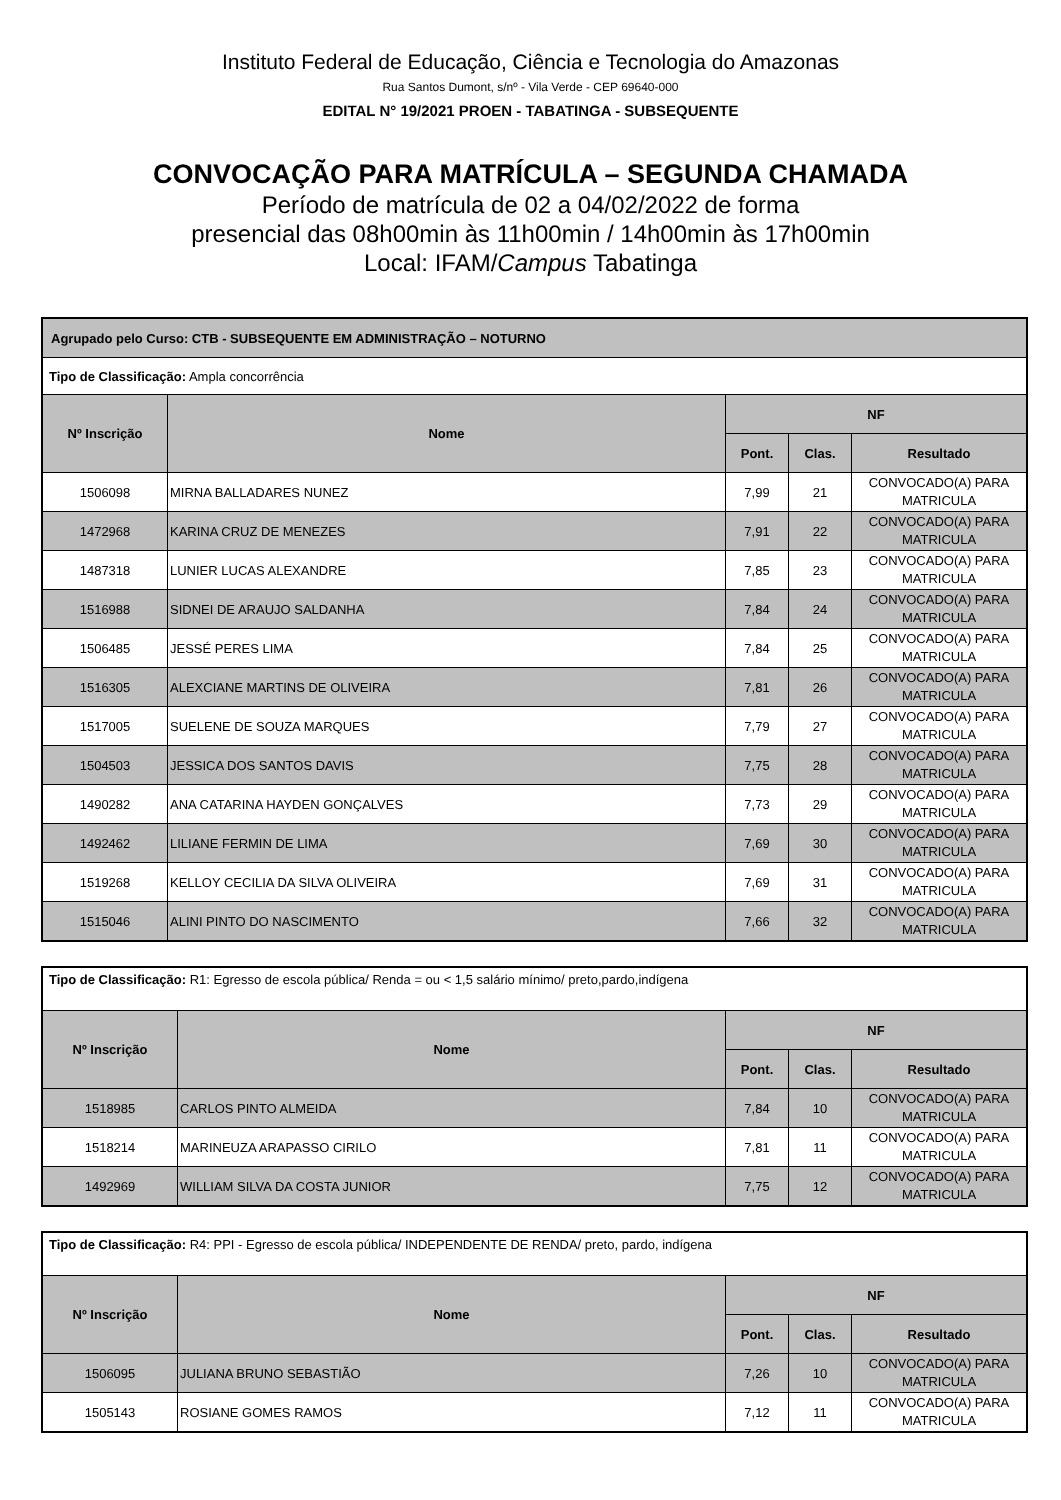Instituto Federal de Educação, Ciência e Tecnologia do Amazonas
Rua Santos Dumont, s/nº - Vila Verde - CEP 69640-000
EDITAL N° 19/2021 PROEN - TABATINGA - SUBSEQUENTE
CONVOCAÇÃO PARA MATRÍCULA – SEGUNDA CHAMADA
Período de matrícula de 02 a 04/02/2022 de forma
presencial das 08h00min às 11h00min / 14h00min às 17h00min
Local: IFAM/Campus Tabatinga
| Agrupado pelo Curso: CTB - SUBSEQUENTE EM ADMINISTRAÇÃO – NOTURNO | | | | |
| --- | --- | --- | --- | --- |
| Tipo de Classificação: Ampla concorrência | | | | |
| Nº Inscrição | Nome | NF | | |
| | | Pont. | Clas. | Resultado |
| 1506098 | MIRNA BALLADARES NUNEZ | 7,99 | 21 | CONVOCADO(A) PARA MATRICULA |
| 1472968 | KARINA CRUZ DE MENEZES | 7,91 | 22 | CONVOCADO(A) PARA MATRICULA |
| 1487318 | LUNIER LUCAS ALEXANDRE | 7,85 | 23 | CONVOCADO(A) PARA MATRICULA |
| 1516988 | SIDNEI DE ARAUJO SALDANHA | 7,84 | 24 | CONVOCADO(A) PARA MATRICULA |
| 1506485 | JESSÉ PERES LIMA | 7,84 | 25 | CONVOCADO(A) PARA MATRICULA |
| 1516305 | ALEXCIANE MARTINS DE OLIVEIRA | 7,81 | 26 | CONVOCADO(A) PARA MATRICULA |
| 1517005 | SUELENE DE SOUZA MARQUES | 7,79 | 27 | CONVOCADO(A) PARA MATRICULA |
| 1504503 | JESSICA DOS SANTOS DAVIS | 7,75 | 28 | CONVOCADO(A) PARA MATRICULA |
| 1490282 | ANA CATARINA HAYDEN GONÇALVES | 7,73 | 29 | CONVOCADO(A) PARA MATRICULA |
| 1492462 | LILIANE FERMIN DE LIMA | 7,69 | 30 | CONVOCADO(A) PARA MATRICULA |
| 1519268 | KELLOY CECILIA DA SILVA OLIVEIRA | 7,69 | 31 | CONVOCADO(A) PARA MATRICULA |
| 1515046 | ALINI PINTO DO NASCIMENTO | 7,66 | 32 | CONVOCADO(A) PARA MATRICULA |
| Tipo de Classificação: R1: Egresso de escola pública/ Renda = ou < 1,5 salário mínimo/ preto,pardo,indígena | | | | |
| Nº Inscrição | Nome | NF | | |
| | | Pont. | Clas. | Resultado |
| 1518985 | CARLOS PINTO ALMEIDA | 7,84 | 10 | CONVOCADO(A) PARA MATRICULA |
| 1518214 | MARINEUZA ARAPASSO CIRILO | 7,81 | 11 | CONVOCADO(A) PARA MATRICULA |
| 1492969 | WILLIAM SILVA DA COSTA JUNIOR | 7,75 | 12 | CONVOCADO(A) PARA MATRICULA |
| Tipo de Classificação: R4: PPI - Egresso de escola pública/ INDEPENDENTE DE RENDA/ preto, pardo, indígena | | | | |
| Nº Inscrição | Nome | NF | | |
| | | Pont. | Clas. | Resultado |
| 1506095 | JULIANA BRUNO SEBASTIÃO | 7,26 | 10 | CONVOCADO(A) PARA MATRICULA |
| 1505143 | ROSIANE GOMES RAMOS | 7,12 | 11 | CONVOCADO(A) PARA MATRICULA |